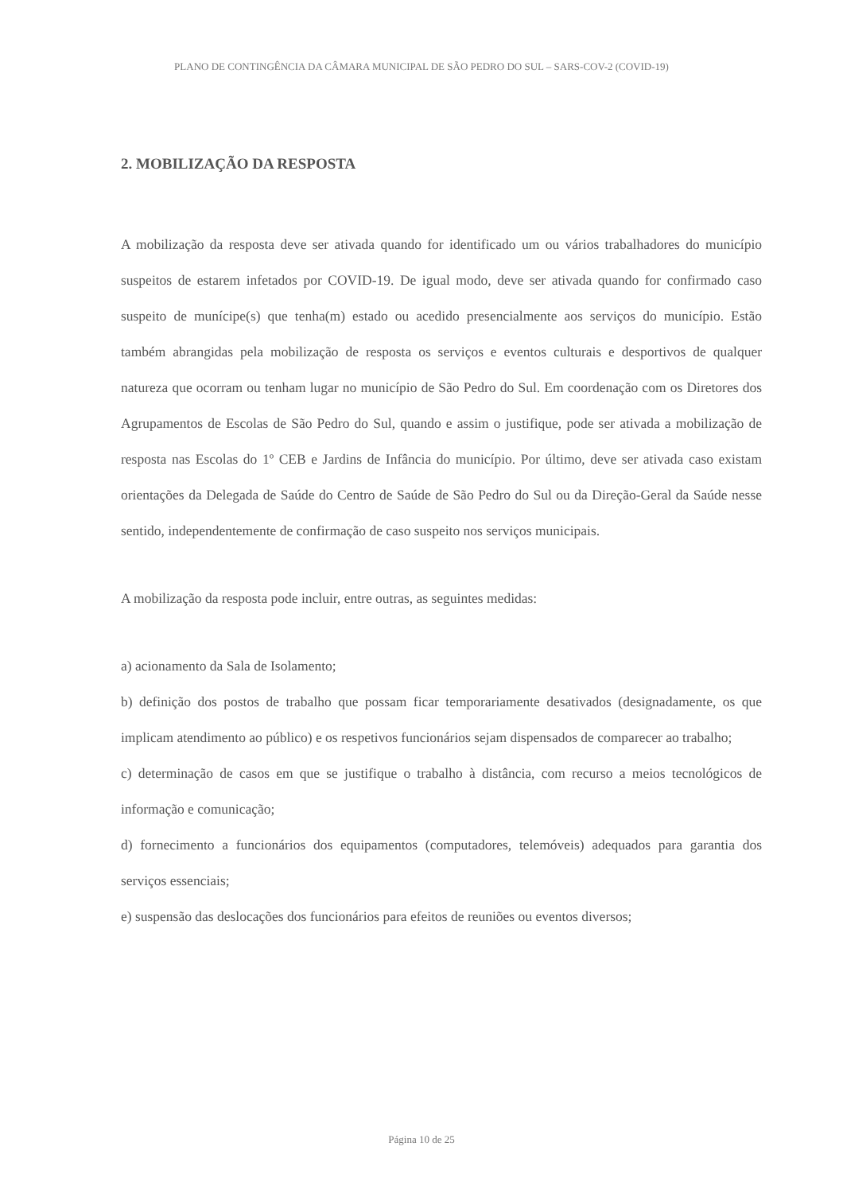PLANO DE CONTINGÊNCIA DA CÂMARA MUNICIPAL DE SÃO PEDRO DO SUL – SARS-COV-2 (COVID-19)
2. MOBILIZAÇÃO DA RESPOSTA
A mobilização da resposta deve ser ativada quando for identificado um ou vários trabalhadores do município suspeitos de estarem infetados por COVID-19. De igual modo, deve ser ativada quando for confirmado caso suspeito de munícipe(s) que tenha(m) estado ou acedido presencialmente aos serviços do município. Estão também abrangidas pela mobilização de resposta os serviços e eventos culturais e desportivos de qualquer natureza que ocorram ou tenham lugar no município de São Pedro do Sul. Em coordenação com os Diretores dos Agrupamentos de Escolas de São Pedro do Sul, quando e assim o justifique, pode ser ativada a mobilização de resposta nas Escolas do 1º CEB e Jardins de Infância do município. Por último, deve ser ativada caso existam orientações da Delegada de Saúde do Centro de Saúde de São Pedro do Sul ou da Direção-Geral da Saúde nesse sentido, independentemente de confirmação de caso suspeito nos serviços municipais.
A mobilização da resposta pode incluir, entre outras, as seguintes medidas:
a) acionamento da Sala de Isolamento;
b) definição dos postos de trabalho que possam ficar temporariamente desativados (designadamente, os que implicam atendimento ao público) e os respetivos funcionários sejam dispensados de comparecer ao trabalho;
c) determinação de casos em que se justifique o trabalho à distância, com recurso a meios tecnológicos de informação e comunicação;
d) fornecimento a funcionários dos equipamentos (computadores, telemóveis) adequados para garantia dos serviços essenciais;
e) suspensão das deslocações dos funcionários para efeitos de reuniões ou eventos diversos;
Página 10 de 25